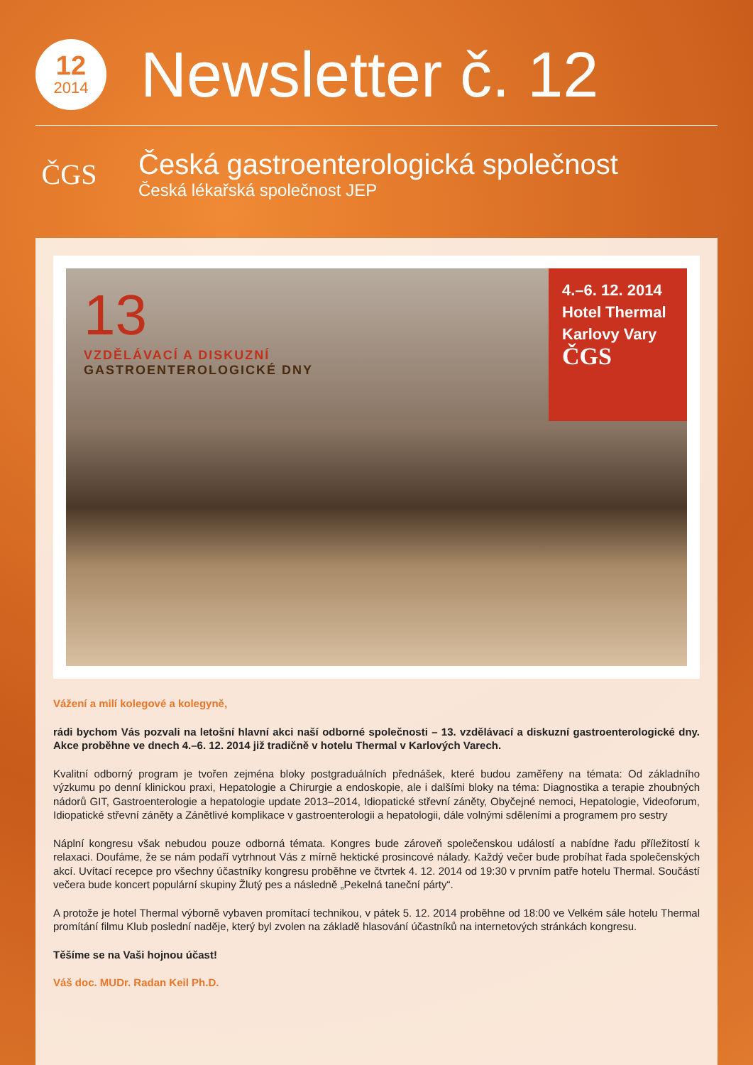12
2014
Newsletter č. 12
ČGS
Česká gastroenterologická společnost
Česká lékařská společnost JEP
13
VZDĚLÁVACÍ A DISKUZNÍ
GASTROENTEROLOGICKÉ DNY
4.–6. 12. 2014
Hotel Thermal
Karlovy Vary
ČGS
Vážení a milí kolegové a kolegyně,
rádi bychom Vás pozvali na letošní hlavní akci naší odborné společnosti – 13. vzdělávací a diskuzní gastroenterologické dny. Akce proběhne ve dnech 4.–6. 12. 2014 již tradičně v hotelu Thermal v Karlových Varech.
Kvalitní odborný program je tvořen zejména bloky postgraduálních přednášek, které budou zaměřeny na témata: Od základního výzkumu po denní klinickou praxi, Hepatologie a Chirurgie a endoskopie, ale i dalšími bloky na téma: Diagnostika a terapie zhoubných nádorů GIT, Gastroenterologie a hepatologie update 2013–2014, Idiopatické střevní záněty, Obyčejné nemoci, Hepatologie, Videoforum, Idiopatické střevní záněty a Zánětlivé komplikace v gastroenterologii a hepatologii, dále volnými sděleními a programem pro sestry
Náplní kongresu však nebudou pouze odborná témata. Kongres bude zároveň společenskou událostí a nabídne řadu příležitostí k relaxaci. Doufáme, že se nám podaří vytrhnout Vás z mírně hektické prosincové nálady. Každý večer bude probíhat řada společenských akcí. Uvítací recepce pro všechny účastníky kongresu proběhne ve čtvrtek 4. 12. 2014 od 19:30 v prvním patře hotelu Thermal. Součástí večera bude koncert populární skupiny Žlutý pes a následně „Pekelná taneční párty“.
A protože je hotel Thermal výborně vybaven promítací technikou, v pátek 5. 12. 2014 proběhne od 18:00 ve Velkém sále hotelu Thermal promítání filmu Klub poslední naděje, který byl zvolen na základě hlasování účastníků na internetových stránkách kongresu.
Těšíme se na Vaši hojnou účast!
Váš doc. MUDr. Radan Keil Ph.D.